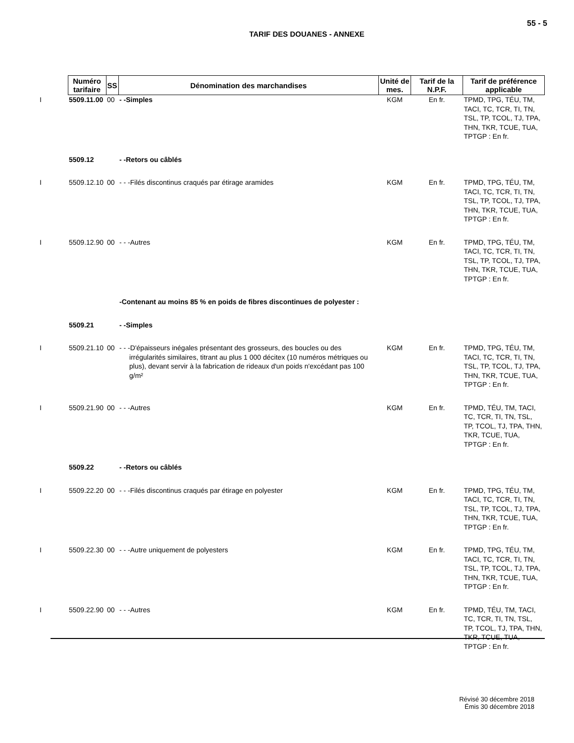55 - 5
TARIF DES DOUANES - ANNEXE
| | Numéro tarifaire | SS | Dénomination des marchandises | Unité de mes. | Tarif de la N.P.F. | Tarif de préférence applicable |
| --- | --- | --- | --- | --- | --- | --- |
| I | 5509.11.00 | 00 | - -Simples | KGM | En fr. | TPMD, TPG, TÉU, TM, TACI, TC, TCR, TI, TN, TSL, TP, TCOL, TJ, TPA, THN, TKR, TCUE, TUA, TPTGP : En fr. |
| | 5509.12 | | - -Retors ou câblés | | | |
| I | 5509.12.10 | 00 | - - -Filés discontinus craqués par étirage aramides | KGM | En fr. | TPMD, TPG, TÉU, TM, TACI, TC, TCR, TI, TN, TSL, TP, TCOL, TJ, TPA, THN, TKR, TCUE, TUA, TPTGP : En fr. |
| I | 5509.12.90 | 00 | - - -Autres | KGM | En fr. | TPMD, TPG, TÉU, TM, TACI, TC, TCR, TI, TN, TSL, TP, TCOL, TJ, TPA, THN, TKR, TCUE, TUA, TPTGP : En fr. |
| | | | -Contenant au moins 85 % en poids de fibres discontinues de polyester : | | | |
| | 5509.21 | | - -Simples | | | |
| I | 5509.21.10 | 00 | - - -D'épaisseurs inégales présentant des grosseurs, des boucles ou des irrégularités similaires, titrant au plus 1 000 décitex (10 numéros métriques ou plus), devant servir à la fabrication de rideaux d'un poids n'excédant pas 100 g/m² | KGM | En fr. | TPMD, TPG, TÉU, TM, TACI, TC, TCR, TI, TN, TSL, TP, TCOL, TJ, TPA, THN, TKR, TCUE, TUA, TPTGP : En fr. |
| I | 5509.21.90 | 00 | - - -Autres | KGM | En fr. | TPMD, TÉU, TM, TACI, TC, TCR, TI, TN, TSL, TP, TCOL, TJ, TPA, THN, TKR, TCUE, TUA, TPTGP : En fr. |
| | 5509.22 | | - -Retors ou câblés | | | |
| I | 5509.22.20 | 00 | - - -Filés discontinus craqués par étirage en polyester | KGM | En fr. | TPMD, TPG, TÉU, TM, TACI, TC, TCR, TI, TN, TSL, TP, TCOL, TJ, TPA, THN, TKR, TCUE, TUA, TPTGP : En fr. |
| I | 5509.22.30 | 00 | - - -Autre uniquement de polyesters | KGM | En fr. | TPMD, TPG, TÉU, TM, TACI, TC, TCR, TI, TN, TSL, TP, TCOL, TJ, TPA, THN, TKR, TCUE, TUA, TPTGP : En fr. |
| I | 5509.22.90 | 00 | - - -Autres | KGM | En fr. | TPMD, TÉU, TM, TACI, TC, TCR, TI, TN, TSL, TP, TCOL, TJ, TPA, THN, TKR, TCUE, TUA, TPTGP : En fr. |
Révisé 30 décembre 2018
Émis 30 décembre 2018